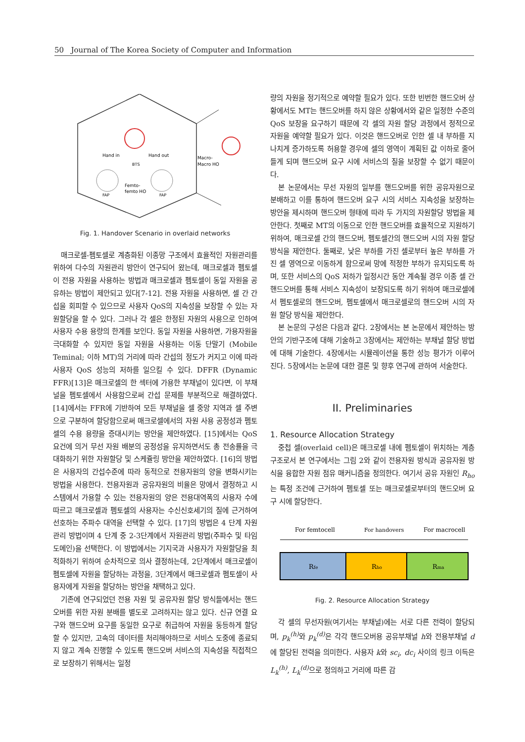50 Journal of The Korea Society of Computer and Information
Hand in
Hand out
BTS
Macro-
Macro HO
Femto-
femto HO
FAP
FAP
Fig. 1. Handover Scenario in overlaid networks
매크로셀-펨토셀로 계층화된 이종망 구조에서 효율적인 자원관리를 위하여 다수의 자원관리 방안이 연구되어 왔는데, 매크로셀과 펨토셀이 전용 자원을 사용하는 방법과 매크로셀과 펨토셀이 동일 자원을 공유하는 방법이 제안되고 있다[7-12]. 전용 자원을 사용하면, 셀 간 간섭을 회피할 수 있으므로 사용자 QoS의 지속성을 보장할 수 있는 자원할당을 할 수 있다. 그러나 각 셀은 한정된 자원의 사용으로 인하여 사용자 수용 용량의 한계를 보인다. 동일 자원을 사용하면, 가용자원을 극대화할 수 있지만 동일 자원을 사용하는 이동 단말기 (Mobile Teminal; 이하 MT)의 거리에 따라 간섭의 정도가 커지고 이에 따라 사용자 QoS 성능의 저하를 일으킬 수 있다. DFFR (Dynamic FFR)[13]은 매크로셀의 한 섹터에 가용한 부채널이 있다면, 이 부채널을 펨토셀에서 사용함으로써 간섭 문제를 부분적으로 해결하였다. [14]에서는 FFR에 기반하여 모든 부채널을 셀 중앙 지역과 셀 주변으로 구분하여 할당함으로써 매크로셀에서의 자원 사용 공정성과 펨토셀의 수용 용량을 증대시키는 방안을 제안하였다. [15]에서는 QoS 요건에 의거 무선 자원 배분의 공정성을 유지하면서도 총 전송률을 극대화하기 위한 자원할당 및 스케쥴링 방안을 제안하였다. [16]의 방법은 사용자의 간섭수준에 따라 동적으로 전용자원의 양을 변화시키는 방법을 사용한다. 전용자원과 공유자원의 비율은 망에서 결정하고 시스템에서 가용할 수 있는 전용자원의 양은 전용대역폭의 사용자 수에 따르고 매크로셀과 펨토셀의 사용자는 수신신호세기의 질에 근거하여 선호하는 주파수 대역을 선택할 수 있다. [17]의 방법은 4 단계 자원관리 방법이며 4 단계 중 2-3단계에서 자원관리 방법(주파수 및 타임 도메인)을 선택한다. 이 방법에서는 기지국과 사용자가 자원할당을 최적화하기 위하여 순차적으로 의사 결정하는데, 2단계에서 매크로셀이 펨토셀에 자원을 할당하는 과정을, 3단계에서 매크로셀과 펨토셀이 사용자에게 자원을 할당하는 방안을 채택하고 있다.
기존에 연구되었던 전용 자원 및 공유자원 할당 방식들에서는 핸드오버를 위한 자원 분배를 별도로 고려하지는 않고 있다. 신규 연결 요구와 핸드오버 요구를 동일한 요구로 취급하여 자원을 동등하게 할당할 수 있지만, 고속의 데이터를 처리해야하므로 서비스 도중에 종료되지 않고 계속 진행할 수 있도록 핸드오버 서비스의 지속성을 직접적으로 보장하기 위해서는 일정
량의 자원을 정기적으로 예약할 필요가 있다. 또한 빈번한 핸드오버 상황에서도 MT는 핸드오버를 하지 않은 상황에서와 같은 일정한 수준의 QoS 보장을 요구하기 때문에 각 셀의 자원 할당 과정에서 정적으로 자원을 예약할 필요가 있다. 이것은 핸드오버로 인한 셀 내 부하를 지나치게 증가하도록 허용할 경우에 셀의 영역이 계획된 값 이하로 줄어들게 되며 핸드오버 요구 시에 서비스의 질을 보장할 수 없기 때문이다.
본 논문에서는 무선 자원의 일부를 핸드오버를 위한 공유자원으로 분배하고 이를 통하여 핸드오버 요구 시의 서비스 지속성을 보장하는 방안을 제시하며 핸드오버 형태에 따라 두 가지의 자원할당 방법을 제안한다. 첫째로 MT의 이동으로 인한 핸드오버를 효율적으로 지원하기 위하여, 매크로셀 간의 핸드오버, 펨토셀간의 핸드오버 시의 자원 할당 방식을 제안한다. 둘째로, 낮은 부하를 가진 셀로부터 높은 부하를 가진 셀 영역으로 이동하게 함으로써 망에 적정한 부하가 유지되도록 하며, 또한 서비스의 QoS 저하가 일정시간 동안 계속될 경우 이종 셀 간 핸드오버를 통해 서비스 지속성이 보장되도록 하기 위하여 매크로셀에서 펨토셀로의 핸드오버, 펨토셀에서 매크로셀로의 핸드오버 시의 자원 할당 방식을 제안한다.
본 논문의 구성은 다음과 같다. 2장에서는 본 논문에서 제안하는 방안의 기반구조에 대해 기술하고 3장에서는 제안하는 부채널 할당 방법에 대해 기술한다. 4장에서는 시뮬레이션을 통한 성능 평가가 이루어진다. 5장에서는 논문에 대한 결론 및 향후 연구에 관하여 서술한다.
II. Preliminaries
1. Resource Allocation Strategy
중첩 셀(overlaid cell)은 매크로셀 내에 펨토셀이 위치하는 계층 구조로서 본 연구에서는 그림 2와 같이 전용자원 방식과 공유자원 방식을 융합한 자원 점유 매커니즘을 정의한다. 여기서 공유 자원인 R<sub>ho</sub> 는 특정 조건에 근거하여 펨토셀 또는 매크로셀로부터의 핸드오버 요구 시에 할당한다.
For femtocell
For handovers
For macrocell
Rfe
Rho
Rma
Fig. 2. Resource Allocation Strategy
각 셀의 무선자원(여기서는 부채널)에는 서로 다른 전력이 할당되며, p<sub>k</sub><sup>(h)</sup> 와 p<sub>k</sub><sup>(d)</sup> 은 각각 핸드오버용 공유부채널 h와 전용부채널 d에 할당된 전력을 의미한다. 사용자 k와 sc<sub>i</sub>, dc<sub>i</sub> 사이의 링크 이득은 L<sub>k</sub><sup>(h)</sup>, L<sub>k</sub><sup>(d)</sup> 으로 정의하고 거리에 따른 감